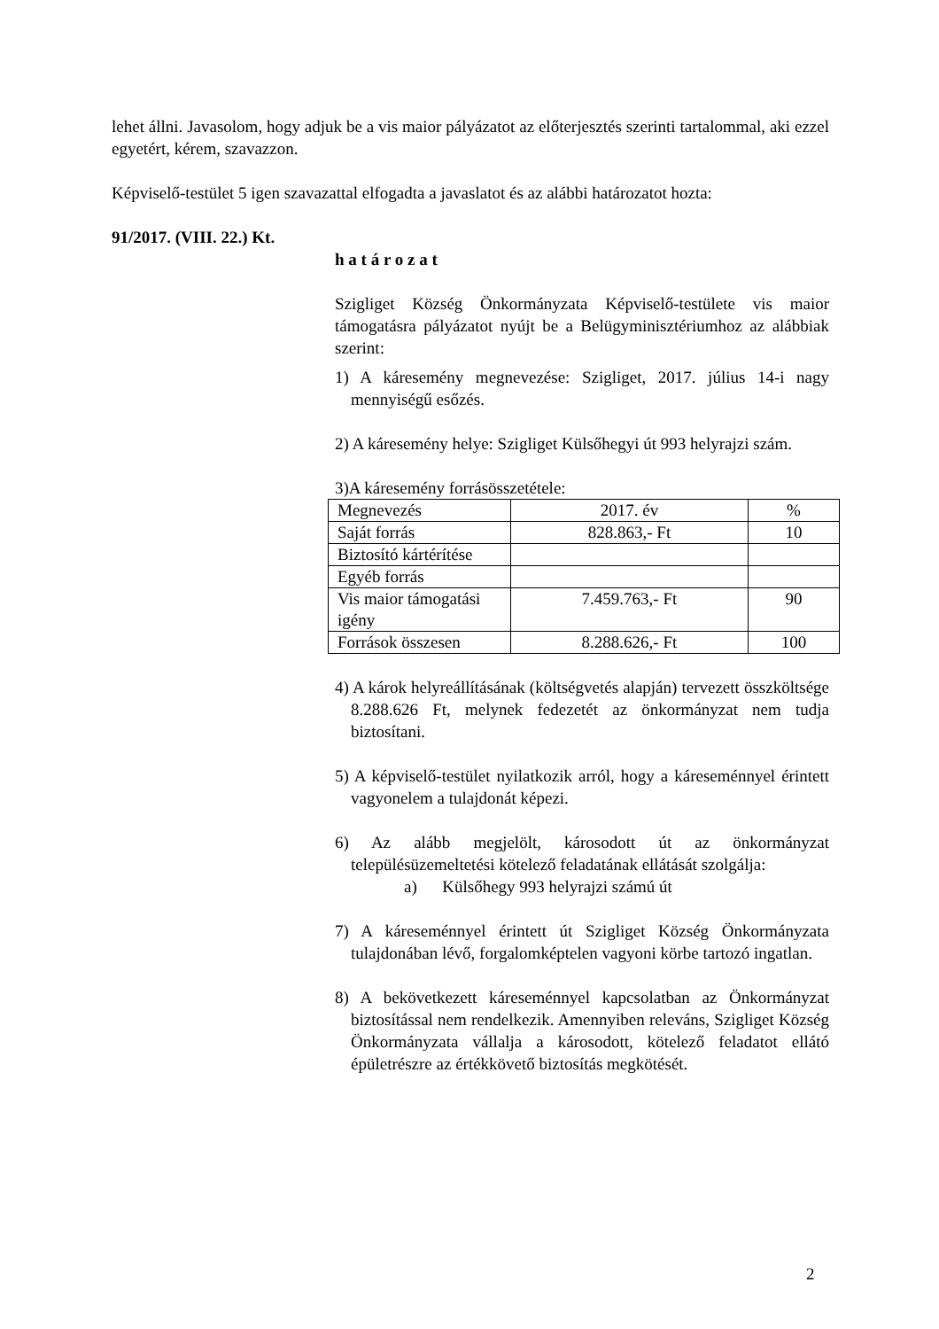lehet állni. Javasolom, hogy adjuk be a vis maior pályázatot az előterjesztés szerinti tartalommal, aki ezzel egyetért, kérem, szavazzon.
Képviselő-testület 5 igen szavazattal elfogadta a javaslatot és az alábbi határozatot hozta:
91/2017. (VIII. 22.) Kt.
h a t á r o z a t
Szigliget Község Önkormányzata Képviselő-testülete vis maior támogatásra pályázatot nyújt be a Belügyminisztériumhoz az alábbiak szerint:
1) A káresemény megnevezése: Szigliget, 2017. július 14-i nagy mennyiségű esőzés.
2) A káresemény helye: Szigliget Külsőhegyi út 993 helyrajzi szám.
3)A káresemény forrásösszetétele:
| Megnevezés | 2017. év | % |
| Saját forrás | 828.863,- Ft | 10 |
| Biztosító kártérítése | | |
| Egyéb forrás | | |
| Vis maior támogatási igény | 7.459.763,- Ft | 90 |
| Források összesen | 8.288.626,- Ft | 100 |
4) A károk helyreállításának (költségvetés alapján) tervezett összköltsége 8.288.626 Ft, melynek fedezetét az önkormányzat nem tudja biztosítani.
5) A képviselő-testület nyilatkozik arról, hogy a káreseménnyel érintett vagyonelem a tulajdonát képezi.
6) Az alább megjelölt, károsodott út az önkormányzat településüzemeltetési kötelező feladatának ellátását szolgálja:
a) Külsőhegy 993 helyrajzi számú út
7) A káreseménnyel érintett út Szigliget Község Önkormányzata tulajdonában lévő, forgalomképtelen vagyoni körbe tartozó ingatlan.
8) A bekövetkezett káreseménnyel kapcsolatban az Önkormányzat biztosítással nem rendelkezik. Amennyiben releváns, Szigliget Község Önkormányzata vállalja a károsodott, kötelező feladatot ellátó épületrészre az értékkövető biztosítás megkötését.
2